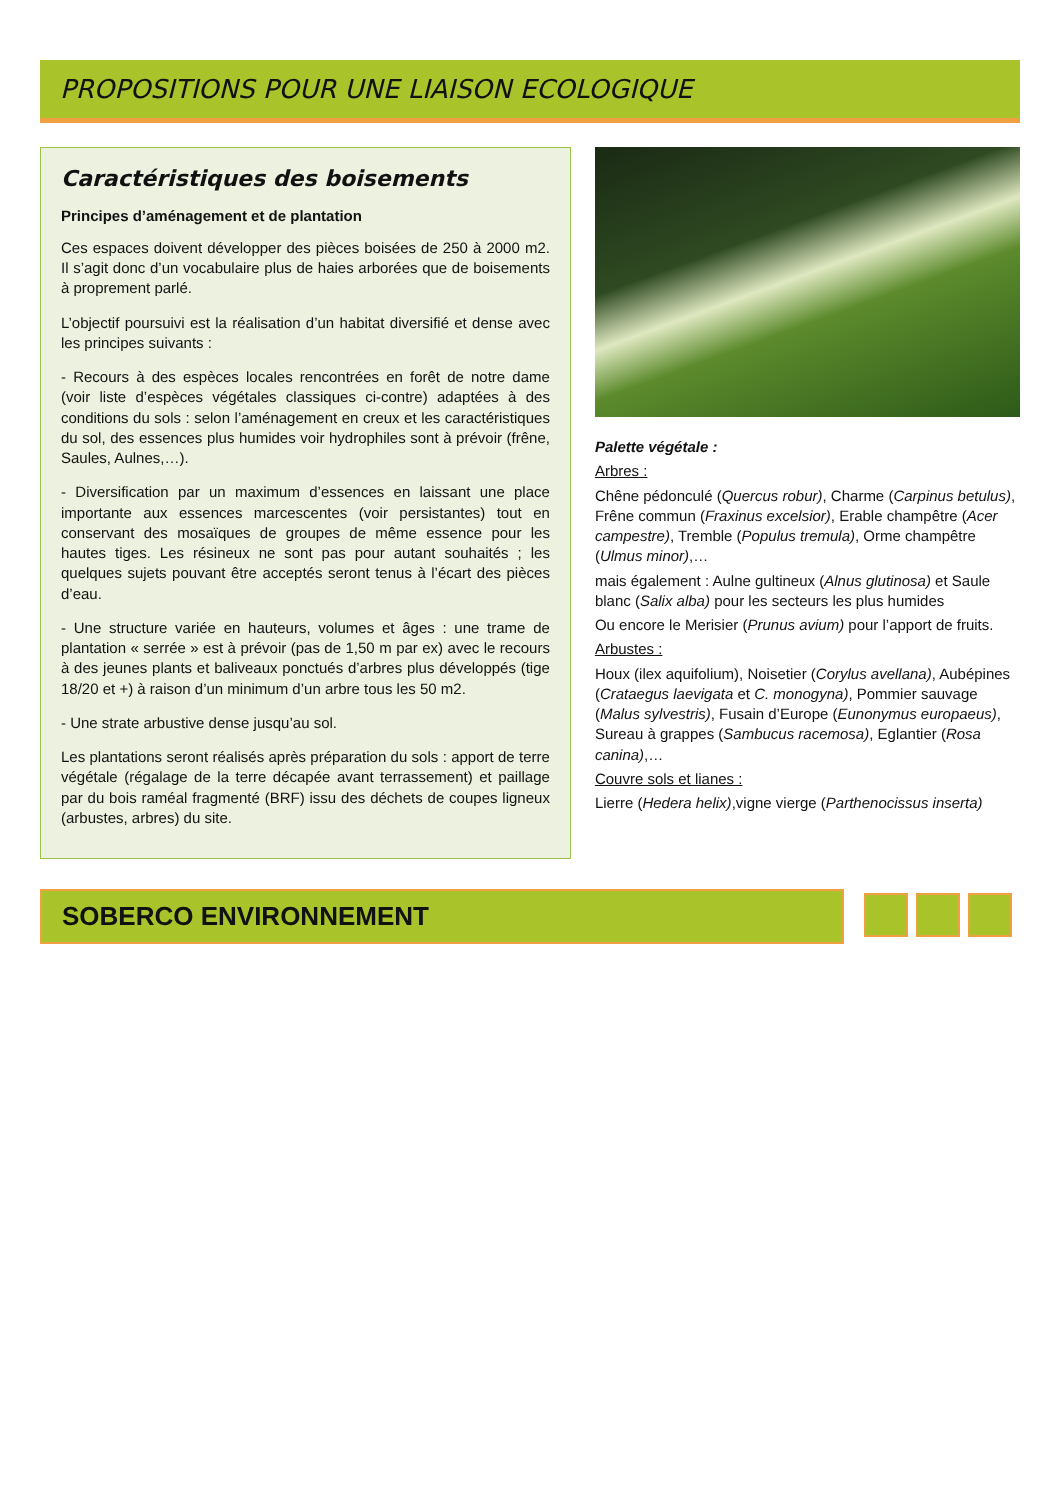PROPOSITIONS POUR UNE LIAISON ECOLOGIQUE
Caractéristiques des boisements
Principes d’aménagement et de plantation
Ces espaces doivent développer des pièces boisées de 250 à 2000 m2. Il s’agit donc d’un vocabulaire plus de haies arborées que de boisements à proprement parlé.
L’objectif poursuivi est la réalisation d’un habitat diversifié et dense avec les principes suivants :
- Recours à des espèces locales rencontrées en forêt de notre dame (voir liste d’espèces végétales classiques ci-contre) adaptées à des conditions du sols : selon l’aménagement en creux et les caractéristiques du sol, des essences plus humides voir hydrophiles sont à prévoir (frêne, Saules, Aulnes,…).
- Diversification par un maximum d’essences en laissant une place importante aux essences marcescentes (voir persistantes) tout en conservant des mosaïques de groupes de même essence pour les hautes tiges. Les résineux ne sont pas pour autant souhaités ; les quelques sujets pouvant être acceptés seront tenus à l’écart des pièces d’eau.
- Une structure variée en hauteurs, volumes et âges : une trame de plantation « serrée » est à prévoir (pas de 1,50 m par ex) avec le recours à des jeunes plants et baliveaux ponctués d’arbres plus développés (tige 18/20 et +) à raison d’un minimum d’un arbre tous les 50 m2.
- Une strate arbustive dense jusqu’au sol.
Les plantations seront réalisés après préparation du sols : apport de terre végétale (régalage de la terre décapée avant terrassement) et paillage par du bois raméal fragmenté (BRF) issu des déchets de coupes ligneux (arbustes, arbres) du site.
Palette végétale :
Arbres :
Chêne pédonculé (Quercus robur), Charme (Carpinus betulus), Frêne commun (Fraxinus excelsior), Erable champêtre (Acer campestre), Tremble (Populus tremula), Orme champêtre (Ulmus minor),…
mais également : Aulne gultineux (Alnus glutinosa) et Saule blanc (Salix alba) pour les secteurs les plus humides
Ou encore le Merisier (Prunus avium) pour l’apport de fruits.
Arbustes :
Houx (ilex aquifolium), Noisetier (Corylus avellana), Aubépines (Crataegus laevigata et C. monogyna), Pommier sauvage (Malus sylvestris), Fusain d’Europe (Eunonymus europaeus), Sureau à grappes (Sambucus racemosa), Eglantier (Rosa canina),…
Couvre sols et lianes :
Lierre (Hedera helix),vigne vierge (Parthenocissus inserta)
SOBERCO ENVIRONNEMENT